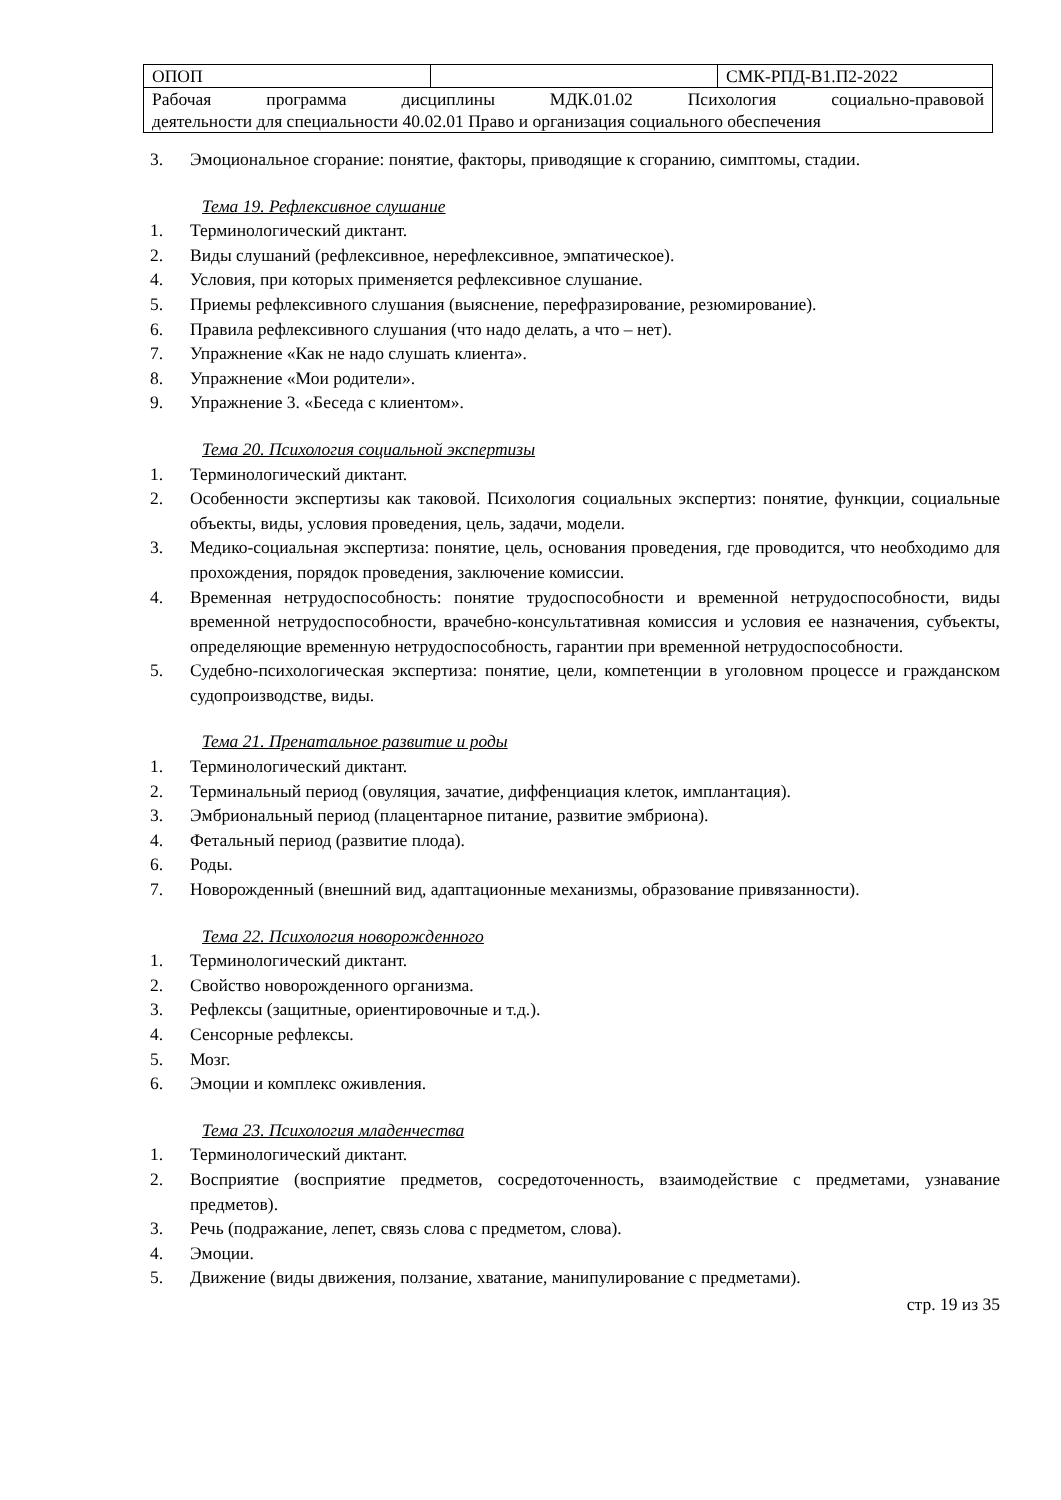| ОПОП | | СМК-РПД-В1.П2-2022 |
| Рабочая программа дисциплины МДК.01.02 Психология социально-правовой деятельности для специальности 40.02.01 Право и организация социального обеспечения | | |
3. Эмоциональное сгорание: понятие, факторы, приводящие к сгоранию, симптомы, стадии.
Тема 19. Рефлексивное слушание
1. Терминологический диктант.
2. Виды слушаний (рефлексивное, нерефлексивное, эмпатическое).
4. Условия, при которых применяется рефлексивное слушание.
5. Приемы рефлексивного слушания (выяснение, перефразирование, резюмирование).
6. Правила рефлексивного слушания (что надо делать, а что – нет).
7. Упражнение «Как не надо слушать клиента».
8. Упражнение «Мои родители».
9. Упражнение 3. «Беседа с клиентом».
Тема 20. Психология социальной экспертизы
1. Терминологический диктант.
2. Особенности экспертизы как таковой. Психология социальных экспертиз: понятие, функции, социальные объекты, виды, условия проведения, цель, задачи, модели.
3. Медико-социальная экспертиза: понятие, цель, основания проведения, где проводится, что необходимо для прохождения, порядок проведения, заключение комиссии.
4. Временная нетрудоспособность: понятие трудоспособности и временной нетрудоспособности, виды временной нетрудоспособности, врачебно-консультативная комиссия и условия ее назначения, субъекты, определяющие временную нетрудоспособность, гарантии при временной нетрудоспособности.
5. Судебно-психологическая экспертиза: понятие, цели, компетенции в уголовном процессе и гражданском судопроизводстве, виды.
Тема 21. Пренатальное развитие и роды
1. Терминологический диктант.
2. Терминальный период (овуляция, зачатие, диффенциация клеток, имплантация).
3. Эмбриональный период (плацентарное питание, развитие эмбриона).
4. Фетальный период (развитие плода).
6. Роды.
7. Новорожденный (внешний вид, адаптационные механизмы, образование привязанности).
Тема 22. Психология новорожденного
1. Терминологический диктант.
2. Свойство новорожденного организма.
3. Рефлексы (защитные, ориентировочные и т.д.).
4. Сенсорные рефлексы.
5. Мозг.
6. Эмоции и комплекс оживления.
Тема 23. Психология младенчества
1. Терминологический диктант.
2. Восприятие (восприятие предметов, сосредоточенность, взаимодействие с предметами, узнавание предметов).
3. Речь (подражание, лепет, связь слова с предметом, слова).
4. Эмоции.
5. Движение (виды движения, ползание, хватание, манипулирование с предметами).
стр. 19 из 35